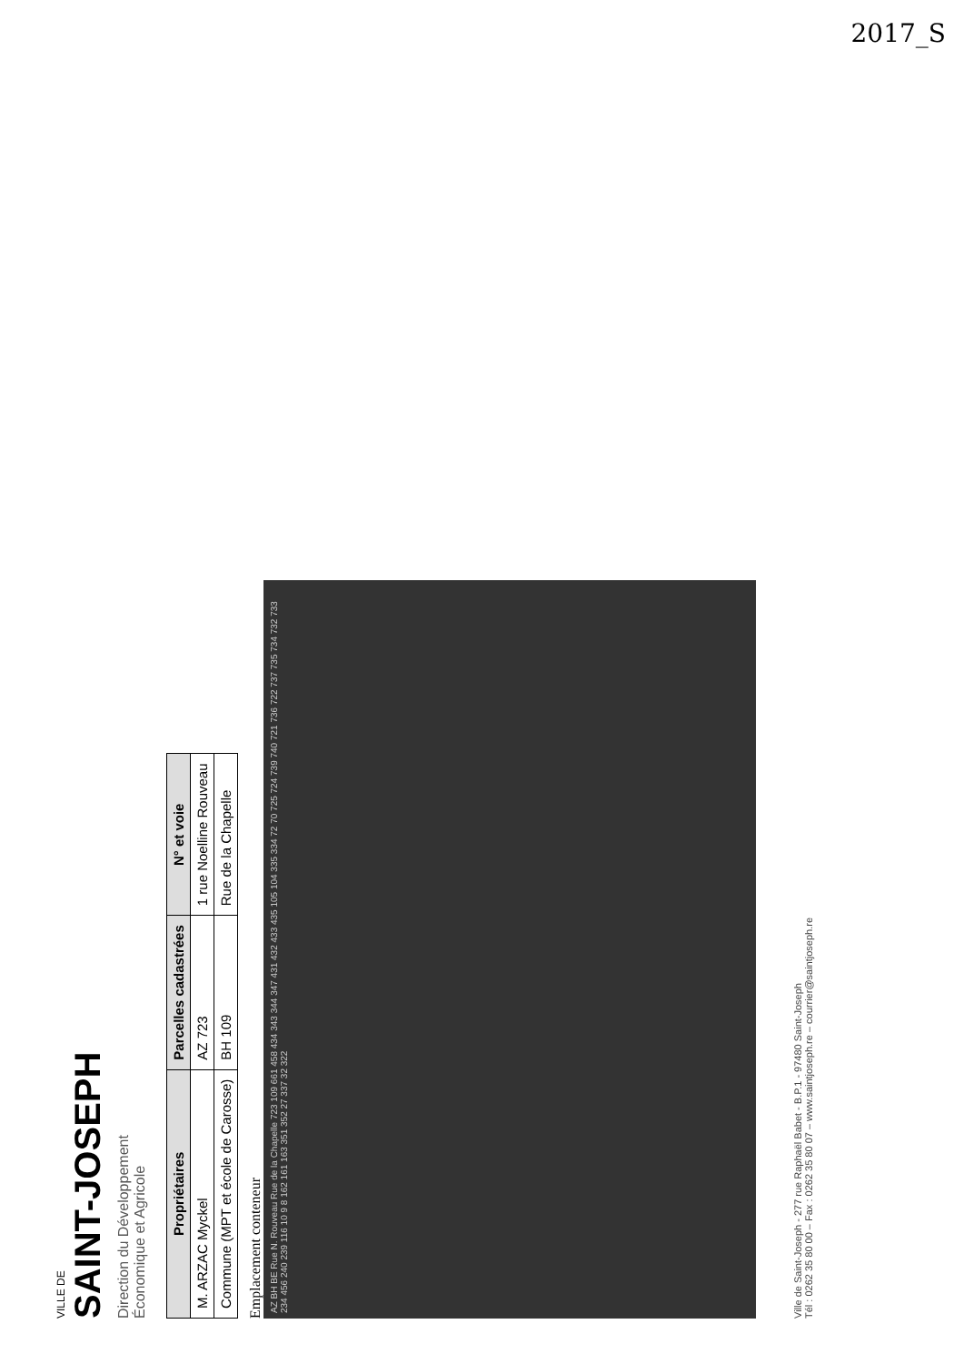2017_S
VILLE DE
SAINT-JOSEPH
Direction du Développement
Économique et Agricole
| Propriétaires | Parcelles cadastrées | N° et voie |
| --- | --- | --- |
| M. ARZAC Myckel | AZ 723 | 1 rue Noelline Rouveau |
| Commune (MPT et école de Carosse) | BH 109 | Rue de la Chapelle |
Emplacement conteneur
AZ BH BE Rue N. Rouveau Rue de la Chapelle 723 109 661 458 434 343 344 347 431 432 433 435 105 104 335 334 72 70 725 724 739 740 721 736 722 737 735 734 732 733 234 456 240 239 116 10 9 8 162 161 163 351 352 27 337 32 322
Ville de Saint-Joseph - 277 rue Raphaël Babet - B.P.1 - 97480 Saint-Joseph
Tél : 0262 35 80 00 – Fax : 0262 35 80 07 – www.saintjoseph.re – courrier@saintjoseph.re